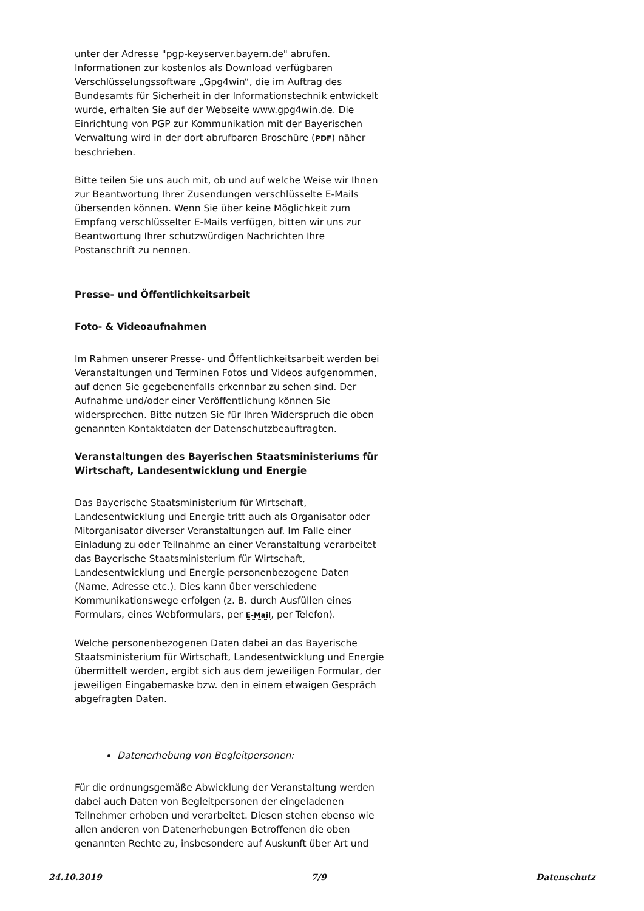unter der Adresse "pgp-keyserver.bayern.de" abrufen. Informationen zur kostenlos als Download verfügbaren Verschlüsselungssoftware „Gpg4win“, die im Auftrag des Bundesamts für Sicherheit in der Informationstechnik entwickelt wurde, erhalten Sie auf der Webseite www.gpg4win.de. Die Einrichtung von PGP zur Kommunikation mit der Bayerischen Verwaltung wird in der dort abrufbaren Broschüre (PDF) näher beschrieben.
Bitte teilen Sie uns auch mit, ob und auf welche Weise wir Ihnen zur Beantwortung Ihrer Zusendungen verschlüsselte E-Mails übersenden können. Wenn Sie über keine Möglichkeit zum Empfang verschlüsselter E-Mails verfügen, bitten wir uns zur Beantwortung Ihrer schutzwürdigen Nachrichten Ihre Postanschrift zu nennen.
Presse- und Öffentlichkeitsarbeit
Foto- & Videoaufnahmen
Im Rahmen unserer Presse- und Öffentlichkeitsarbeit werden bei Veranstaltungen und Terminen Fotos und Videos aufgenommen, auf denen Sie gegebenenfalls erkennbar zu sehen sind. Der Aufnahme und/oder einer Veröffentlichung können Sie widersprechen. Bitte nutzen Sie für Ihren Widerspruch die oben genannten Kontaktdaten der Datenschutzbeauftragten.
Veranstaltungen des Bayerischen Staatsministeriums für Wirtschaft, Landesentwicklung und Energie
Das Bayerische Staatsministerium für Wirtschaft, Landesentwicklung und Energie tritt auch als Organisator oder Mitorganisator diverser Veranstaltungen auf. Im Falle einer Einladung zu oder Teilnahme an einer Veranstaltung verarbeitet das Bayerische Staatsministerium für Wirtschaft, Landesentwicklung und Energie personenbezogene Daten (Name, Adresse etc.). Dies kann über verschiedene Kommunikationswege erfolgen (z. B. durch Ausfüllen eines Formulars, eines Webformulars, per E-Mail, per Telefon).
Welche personenbezogenen Daten dabei an das Bayerische Staatsministerium für Wirtschaft, Landesentwicklung und Energie übermittelt werden, ergibt sich aus dem jeweiligen Formular, der jeweiligen Eingabemaske bzw. den in einem etwaigen Gespräch abgefragten Daten.
Datenerhebung von Begleitpersonen:
Für die ordnungsgemäße Abwicklung der Veranstaltung werden dabei auch Daten von Begleitpersonen der eingeladenen Teilnehmer erhoben und verarbeitet. Diesen stehen ebenso wie allen anderen von Datenerhebungen Betroffenen die oben genannten Rechte zu, insbesondere auf Auskunft über Art und
24.10.2019 7/9 Datenschutz